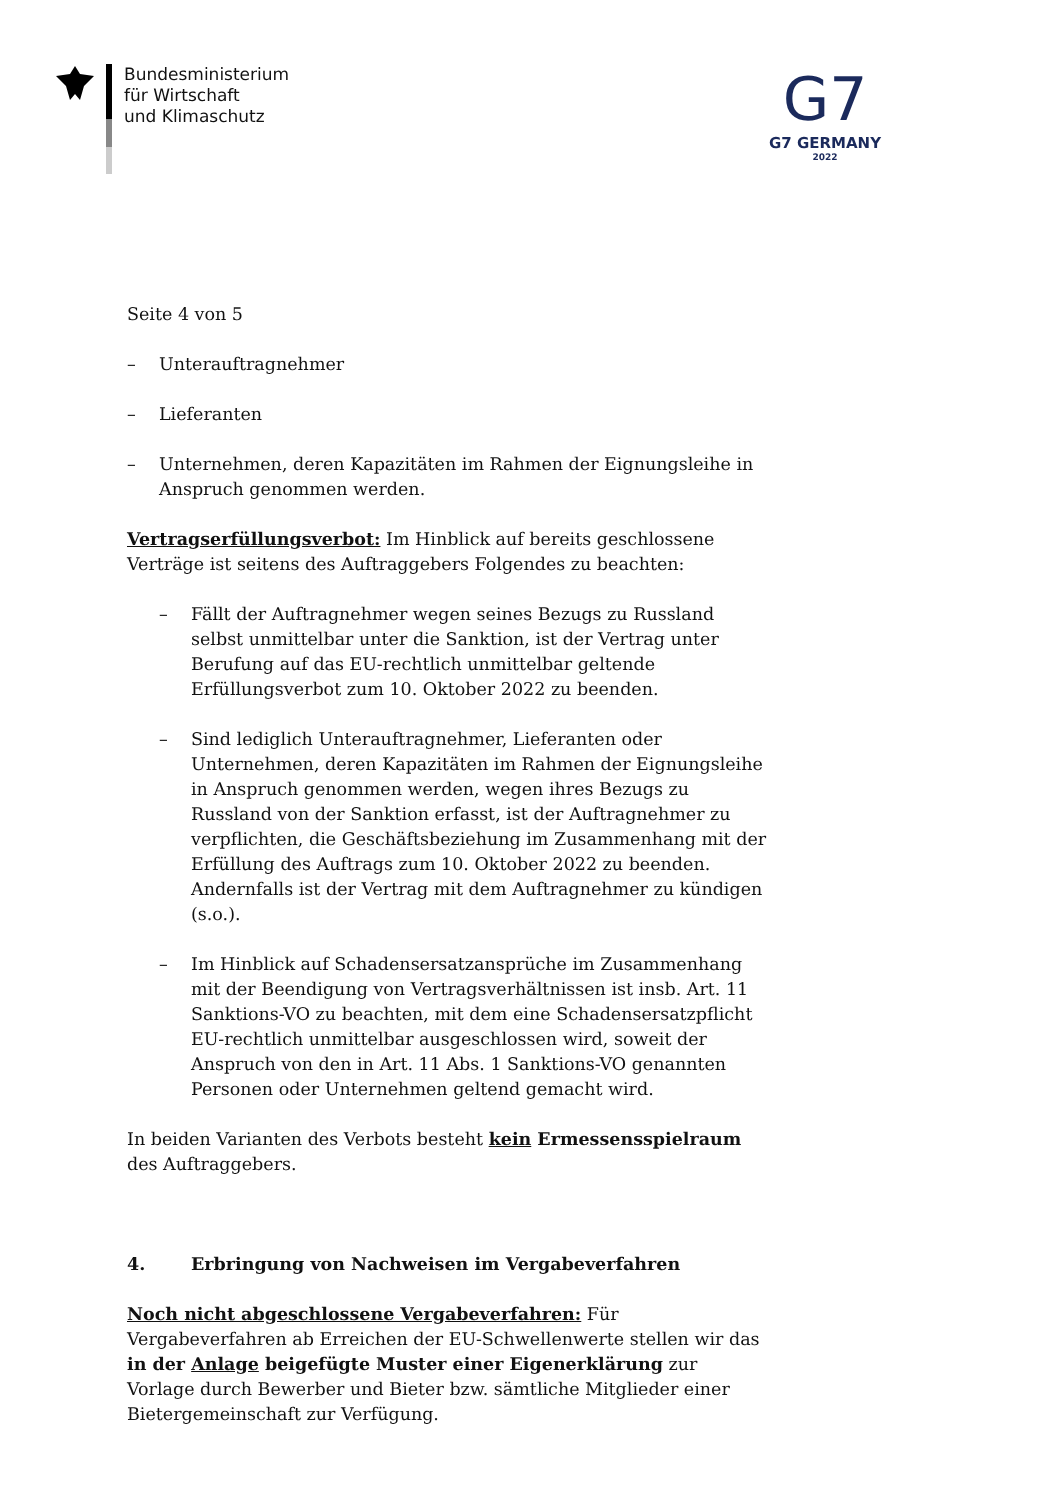Bundesministerium
für Wirtschaft
und Klimaschutz
G7
G7 GERMANY
2022
Seite 4 von 5
– Unterauftragnehmer
– Lieferanten
– Unternehmen, deren Kapazitäten im Rahmen der Eignungsleihe in Anspruch genommen werden.
Vertragserfüllungsverbot: Im Hinblick auf bereits geschlossene Verträge ist seitens des Auftraggebers Folgendes zu beachten:
– Fällt der Auftragnehmer wegen seines Bezugs zu Russland selbst unmittelbar unter die Sanktion, ist der Vertrag unter Berufung auf das EU-rechtlich unmittelbar geltende Erfüllungsverbot zum 10. Oktober 2022 zu beenden.
– Sind lediglich Unterauftragnehmer, Lieferanten oder Unternehmen, deren Kapazitäten im Rahmen der Eignungsleihe in Anspruch genommen werden, wegen ihres Bezugs zu Russland von der Sanktion erfasst, ist der Auftragnehmer zu verpflichten, die Geschäftsbeziehung im Zusammenhang mit der Erfüllung des Auftrags zum 10. Oktober 2022 zu beenden. Andernfalls ist der Vertrag mit dem Auftragnehmer zu kündigen (s.o.).
– Im Hinblick auf Schadensersatzansprüche im Zusammenhang mit der Beendigung von Vertragsverhältnissen ist insb. Art. 11 Sanktions-VO zu beachten, mit dem eine Schadensersatzpflicht EU-rechtlich unmittelbar ausgeschlossen wird, soweit der Anspruch von den in Art. 11 Abs. 1 Sanktions-VO genannten Personen oder Unternehmen geltend gemacht wird.
In beiden Varianten des Verbots besteht kein Ermessensspielraum des Auftraggebers.
4. Erbringung von Nachweisen im Vergabeverfahren
Noch nicht abgeschlossene Vergabeverfahren: Für Vergabeverfahren ab Erreichen der EU-Schwellenwerte stellen wir das in der Anlage beigefügte Muster einer Eigenerklärung zur Vorlage durch Bewerber und Bieter bzw. sämtliche Mitglieder einer Bietergemeinschaft zur Verfügung.